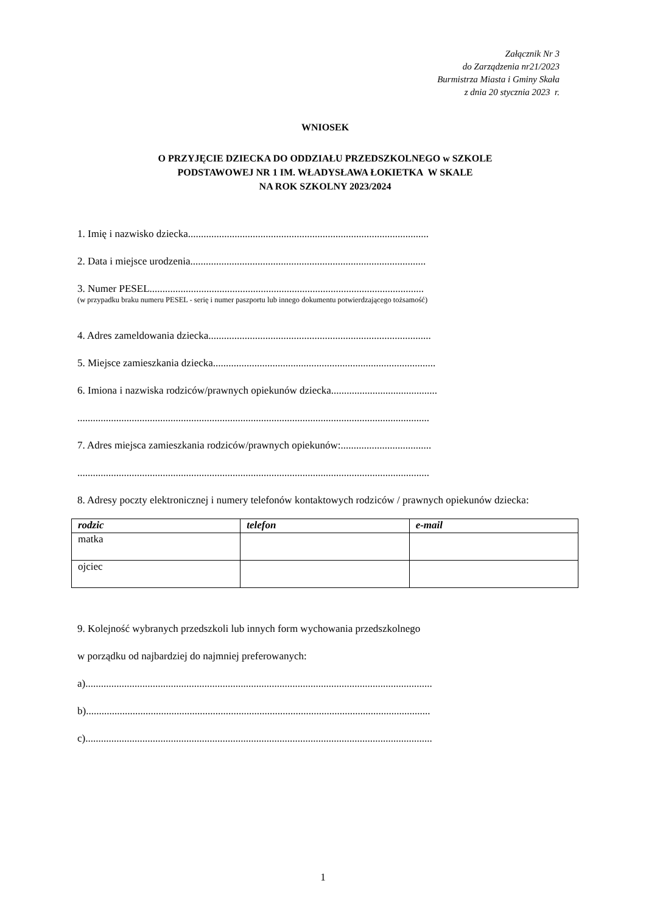Załącznik Nr 3
do Zarządzenia nr21/2023
Burmistrza Miasta i Gminy Skała
z dnia 20 stycznia 2023 r.
WNIOSEK
O PRZYJĘCIE DZIECKA DO ODDZIAŁU PRZEDSZKOLNEGO w SZKOLE
PODSTAWOWEJ NR 1 IM. WŁADYSŁAWA ŁOKIETKA W SKALE
NA ROK SZKOLNY 2023/2024
1. Imię i nazwisko dziecka.............................................................................................
2. Data i miejsce urodzenia...........................................................................................
3. Numer PESEL..........................................................................................................
(w przypadku braku numeru PESEL - serię i numer paszportu lub innego dokumentu potwierdzającego tożsamość)
4. Adres zameldowania dziecka......................................................................................
5. Miejsce zamieszkania dziecka......................................................................................
6. Imiona i nazwiska rodziców/prawnych opiekunów dziecka.........................................
........................................................................................................................................
7. Adres miejsca zamieszkania rodziców/prawnych opiekunów:...................................
........................................................................................................................................
8. Adresy poczty elektronicznej i numery telefonów kontaktowych rodziców / prawnych opiekunów dziecka:
| rodzic | telefon | e-mail |
| --- | --- | --- |
| matka | | |
| ojciec | | |
9. Kolejność wybranych przedszkoli lub innych form wychowania przedszkolnego
w porządku od najbardziej do najmniej preferowanych:
a)......................................................................................................................................
b).....................................................................................................................................
c)......................................................................................................................................
1